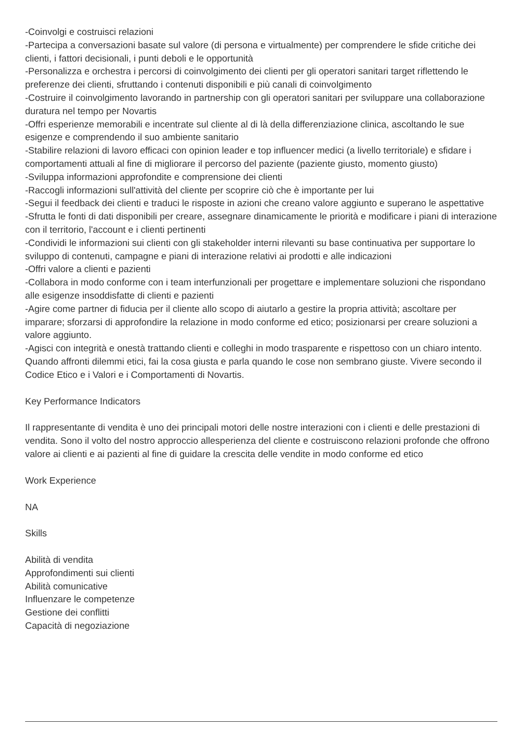-Coinvolgi e costruisci relazioni
-Partecipa a conversazioni basate sul valore (di persona e virtualmente) per comprendere le sfide critiche dei clienti, i fattori decisionali, i punti deboli e le opportunità
-Personalizza e orchestra i percorsi di coinvolgimento dei clienti per gli operatori sanitari target riflettendo le preferenze dei clienti, sfruttando i contenuti disponibili e più canali di coinvolgimento
-Costruire il coinvolgimento lavorando in partnership con gli operatori sanitari per sviluppare una collaborazione duratura nel tempo per Novartis
-Offri esperienze memorabili e incentrate sul cliente al di là della differenziazione clinica, ascoltando le sue esigenze e comprendendo il suo ambiente sanitario
-Stabilire relazioni di lavoro efficaci con opinion leader e top influencer medici (a livello territoriale) e sfidare i comportamenti attuali al fine di migliorare il percorso del paziente (paziente giusto, momento giusto)
-Sviluppa informazioni approfondite e comprensione dei clienti
-Raccogli informazioni sull'attività del cliente per scoprire ciò che è importante per lui
-Segui il feedback dei clienti e traduci le risposte in azioni che creano valore aggiunto e superano le aspettative
-Sfrutta le fonti di dati disponibili per creare, assegnare dinamicamente le priorità e modificare i piani di interazione con il territorio, l'account e i clienti pertinenti
-Condividi le informazioni sui clienti con gli stakeholder interni rilevanti su base continuativa per supportare lo sviluppo di contenuti, campagne e piani di interazione relativi ai prodotti e alle indicazioni
-Offri valore a clienti e pazienti
-Collabora in modo conforme con i team interfunzionali per progettare e implementare soluzioni che rispondano alle esigenze insoddisfatte di clienti e pazienti
-Agire come partner di fiducia per il cliente allo scopo di aiutarlo a gestire la propria attività; ascoltare per imparare; sforzarsi di approfondire la relazione in modo conforme ed etico; posizionarsi per creare soluzioni a valore aggiunto.
-Agisci con integrità e onestà trattando clienti e colleghi in modo trasparente e rispettoso con un chiaro intento. Quando affronti dilemmi etici, fai la cosa giusta e parla quando le cose non sembrano giuste. Vivere secondo il Codice Etico e i Valori e i Comportamenti di Novartis.
Key Performance Indicators
Il rappresentante di vendita è uno dei principali motori delle nostre interazioni con i clienti e delle prestazioni di vendita. Sono il volto del nostro approccio allesperienza del cliente e costruiscono relazioni profonde che offrono valore ai clienti e ai pazienti al fine di guidare la crescita delle vendite in modo conforme ed etico
Work Experience
NA
Skills
Abilità di vendita
Approfondimenti sui clienti
Abilità comunicative
Influenzare le competenze
Gestione dei conflitti
Capacità di negoziazione